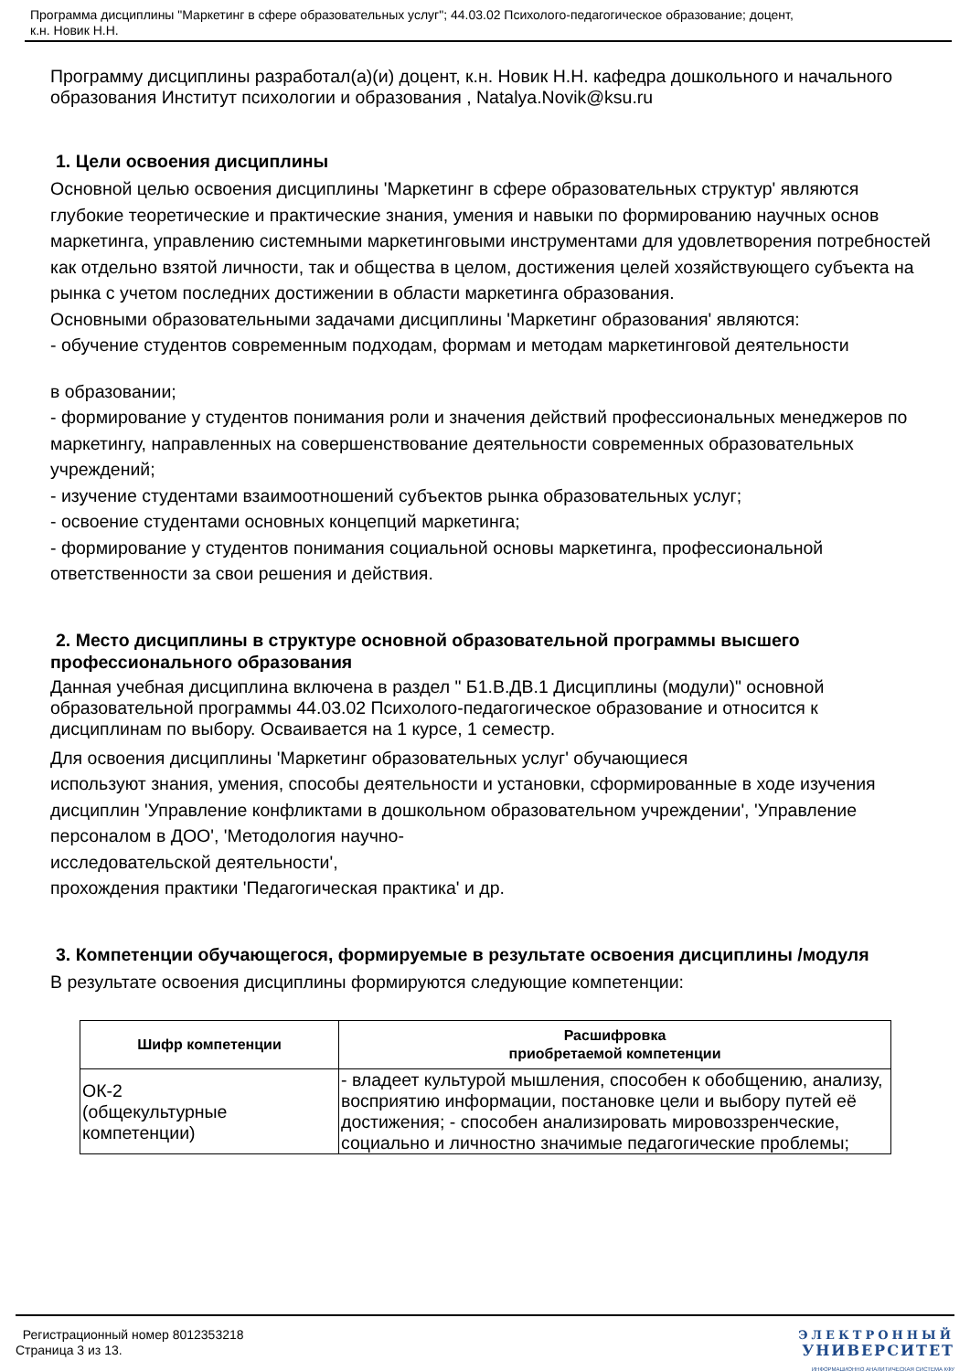Программа дисциплины "Маркетинг в сфере образовательных услуг"; 44.03.02 Психолого-педагогическое образование; доцент,
к.н. Новик Н.Н.
Программу дисциплины разработал(а)(и) доцент, к.н. Новик Н.Н. кафедра дошкольного и начального образования Институт психологии и образования , Natalya.Novik@ksu.ru
1. Цели освоения дисциплины
Основной целью освоения дисциплины 'Маркетинг в сфере образовательных структур' являются глубокие теоретические и практические знания, умения и навыки по формированию научных основ маркетинга, управлению системными маркетинговыми инструментами для удовлетворения потребностей как отдельно взятой личности, так и общества в целом, достижения целей хозяйствующего субъекта на рынка с учетом последних достижении в области маркетинга образования.
Основными образовательными задачами дисциплины 'Маркетинг образования' являются:
- обучение студентов современным подходам, формам и методам маркетинговой деятельности
в образовании;
- формирование у студентов понимания роли и значения действий профессиональных менеджеров по маркетингу, направленных на совершенствование деятельности современных образовательных учреждений;
- изучение студентами взаимоотношений субъектов рынка образовательных услуг;
- освоение студентами основных концепций маркетинга;
- формирование у студентов понимания социальной основы маркетинга, профессиональной ответственности за свои решения и действия.
2. Место дисциплины в структуре основной образовательной программы высшего профессионального образования
Данная учебная дисциплина включена в раздел " Б1.В.ДВ.1 Дисциплины (модули)" основной образовательной программы 44.03.02 Психолого-педагогическое образование и относится к дисциплинам по выбору. Осваивается на 1 курсе, 1 семестр.
Для освоения дисциплины 'Маркетинг образовательных услуг' обучающиеся
используют знания, умения, способы деятельности и установки, сформированные в ходе изучения дисциплин 'Управление конфликтами в дошкольном образовательном учреждении', 'Управление персоналом в ДОО', 'Методология научно-
исследовательской деятельности',
прохождения практики 'Педагогическая практика' и др.
3. Компетенции обучающегося, формируемые в результате освоения дисциплины /модуля
В результате освоения дисциплины формируются следующие компетенции:
| Шифр компетенции | Расшифровка приобретаемой компетенции |
| --- | --- |
| ОК-2 (общекультурные компетенции) | - владеет культурой мышления, способен к обобщению, анализу, восприятию информации, постановке цели и выбору путей её достижения; - способен анализировать мировоззренческие, социально и личностно значимые педагогические проблемы; |
Регистрационный номер 8012353218
Страница 3 из 13.
ЭЛЕКТРОННЫЙ
УНИВЕРСИТЕТ
ИНФОРМАЦИОННО АНАЛИТИЧЕСКАЯ СИСТЕМА КФУ